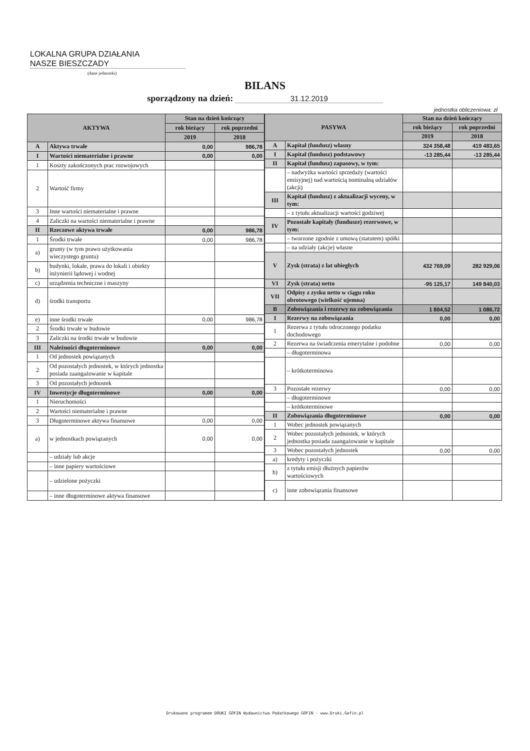LOKALNA GRUPA DZIAŁANIA
NASZE BIESZCZADY
(dane jednostki)
BILANS
sporządzony na dzień: 31.12.2019
jednostka obliczeniowa: zł
| AKTYWA | | Stan na dzień kończący | |
| --- | --- | --- | --- |
| | | rok bieżący | rok poprzedni |
| | | 2019 | 2018 |
| A | Aktywa trwałe | 0,00 | 986,78 |
| I | Wartości niematerialne i prawne | 0,00 | 0,00 |
| 1 | Koszty zakończonych prac rozwojowych | | |
| 2 | Wartość firmy | | |
| 3 | Inne wartości niematerialne i prawne | | |
| 4 | Zaliczki na wartości niematerialne i prawne | | |
| II | Rzeczowe aktywa trwałe | 0,00 | 986,78 |
| 1 | Środki trwałe | 0,00 | 986,78 |
| a) | grunty (w tym prawo użytkowania wieczystego gruntu) | | |
| b) | budynki, lokale, prawa do lokali i obiekty inżynierii lądowej i wodnej | | |
| c) | urządzenia techniczne i maszyny | | |
| d) | środki transportu | | |
| e) | inne środki trwałe | 0,00 | 986,78 |
| 2 | Środki trwałe w budowie | | |
| 3 | Zaliczki na środki trwałe w budowie | | |
| III | Należności długoterminowe | 0,00 | 0,00 |
| 1 | Od jednostek powiązanych | | |
| 2 | Od pozostałych jednostek, w których jednostka posiada zaangażowanie w kapitale | | |
| 3 | Od pozostałych jednostek | | |
| IV | Inwestycje długoterminowe | 0,00 | 0,00 |
| 1 | Nieruchomości | | |
| 2 | Wartości niematerialne i prawne | | |
| 3 | Długoterminowe aktywa finansowe | 0,00 | 0,00 |
| a) | w jednostkach powiązanych | 0,00 | 0,00 |
| | – udziały lub akcje | | |
| | – inne papiery wartościowe | | |
| | – udzielone pożyczki | | |
| | – inne długoterminowe aktywa finansowe | | |
| PASYWA | | Stan na dzień kończący | |
| --- | --- | --- | --- |
| | | rok bieżący | rok poprzedni |
| | | 2019 | 2018 |
| A | Kapitał (fundusz) własny | 324 358,48 | 419 483,65 |
| I | Kapitał (fundusz) podstawowy | -13 285,44 | -13 285,44 |
| II | Kapitał (fundusz) zapasowy, w tym: | | |
| | – nadwyżka wartości sprzedaży (wartości emisyjnej) nad wartością nominalną udziałów (akcji) | | |
| III | Kapitał (fundusz) z aktualizacji wyceny, w tym: | | |
| | – z tytułu aktualizacji wartości godziwej | | |
| IV | Pozostałe kapitały (fundusze) rezerwowe, w tym: | | |
| | – tworzone zgodnie z umową (statutem) spółki | | |
| | – na udziały (akcje) własne | | |
| V | Zysk (strata) z lat ubiegłych | 432 769,09 | 282 929,06 |
| VI | Zysk (strata) netto | -95 125,17 | 149 840,03 |
| VII | Odpisy z zysku netto w ciągu roku obrotowego (wielkość ujemna) | | |
| B | Zobowiązania i rezerwy na zobowiązania | 1 804,52 | 1 086,72 |
| I | Rezerwy na zobowiązania | 0,00 | 0,00 |
| 1 | Rezerwa z tytułu odroczonego podatku dochodowego | | |
| 2 | Rezerwa na świadczenia emerytalne i podobne | 0,00 | 0,00 |
| | – długoterminowa | | |
| | – krótkoterminowa | | |
| 3 | Pozostałe rezerwy | 0,00 | 0,00 |
| | – długoterminowe | | |
| | – krótkoterminowe | | |
| II | Zobowiązania długoterminowe | 0,00 | 0,00 |
| 1 | Wobec jednostek powiązanych | | |
| 2 | Wobec pozostałych jednostek, w których jednostka posiada zaangażowanie w kapitale | | |
| 3 | Wobec pozostałych jednostek | 0,00 | 0,00 |
| a) | kredyty i pożyczki | | |
| b) | z tytułu emisji dłużnych papierów wartościowych | | |
| c) | inne zobowiązania finansowe | | |
Drukowane programem DRUKI GOFIN Wydawnictwa Podatkowego GOFIN - www.Druki.Gofin.pl